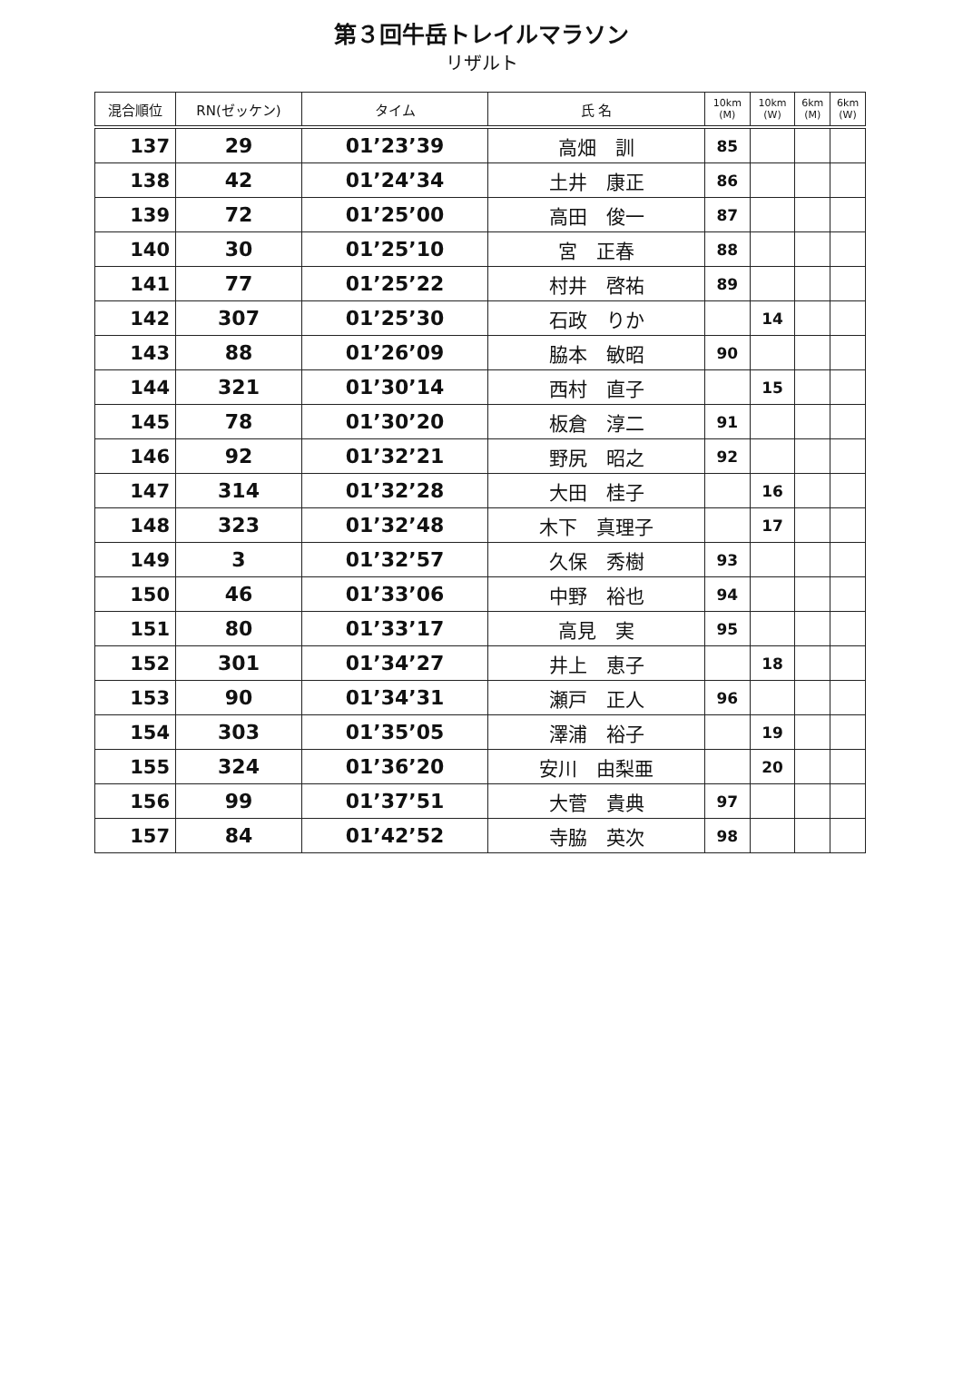第３回牛岳トレイルマラソン
リザルト
| 混合順位 | RN(ゼッケン) | タイム | 氏 名 | 10km (M) | 10km (W) | 6km (M) | 6km (W) |
| --- | --- | --- | --- | --- | --- | --- | --- |
| 137 | 29 | 01’23’39 | 高畑 訓 | 85 | | | |
| 138 | 42 | 01’24’34 | 土井 康正 | 86 | | | |
| 139 | 72 | 01’25’00 | 高田 俊一 | 87 | | | |
| 140 | 30 | 01’25’10 | 宮 正春 | 88 | | | |
| 141 | 77 | 01’25’22 | 村井 啓祐 | 89 | | | |
| 142 | 307 | 01’25’30 | 石政 りか | | 14 | | |
| 143 | 88 | 01’26’09 | 脇本 敏昭 | 90 | | | |
| 144 | 321 | 01’30’14 | 西村 直子 | | 15 | | |
| 145 | 78 | 01’30’20 | 板倉 淳二 | 91 | | | |
| 146 | 92 | 01’32’21 | 野尻 昭之 | 92 | | | |
| 147 | 314 | 01’32’28 | 大田 桂子 | | 16 | | |
| 148 | 323 | 01’32’48 | 木下 真理子 | | 17 | | |
| 149 | 3 | 01’32’57 | 久保 秀樹 | 93 | | | |
| 150 | 46 | 01’33’06 | 中野 裕也 | 94 | | | |
| 151 | 80 | 01’33’17 | 高見 実 | 95 | | | |
| 152 | 301 | 01’34’27 | 井上 恵子 | | 18 | | |
| 153 | 90 | 01’34’31 | 瀬戸 正人 | 96 | | | |
| 154 | 303 | 01’35’05 | 澤浦 裕子 | | 19 | | |
| 155 | 324 | 01’36’20 | 安川 由梨亜 | | 20 | | |
| 156 | 99 | 01’37’51 | 大菅 貴典 | 97 | | | |
| 157 | 84 | 01’42’52 | 寺脇 英次 | 98 | | | |